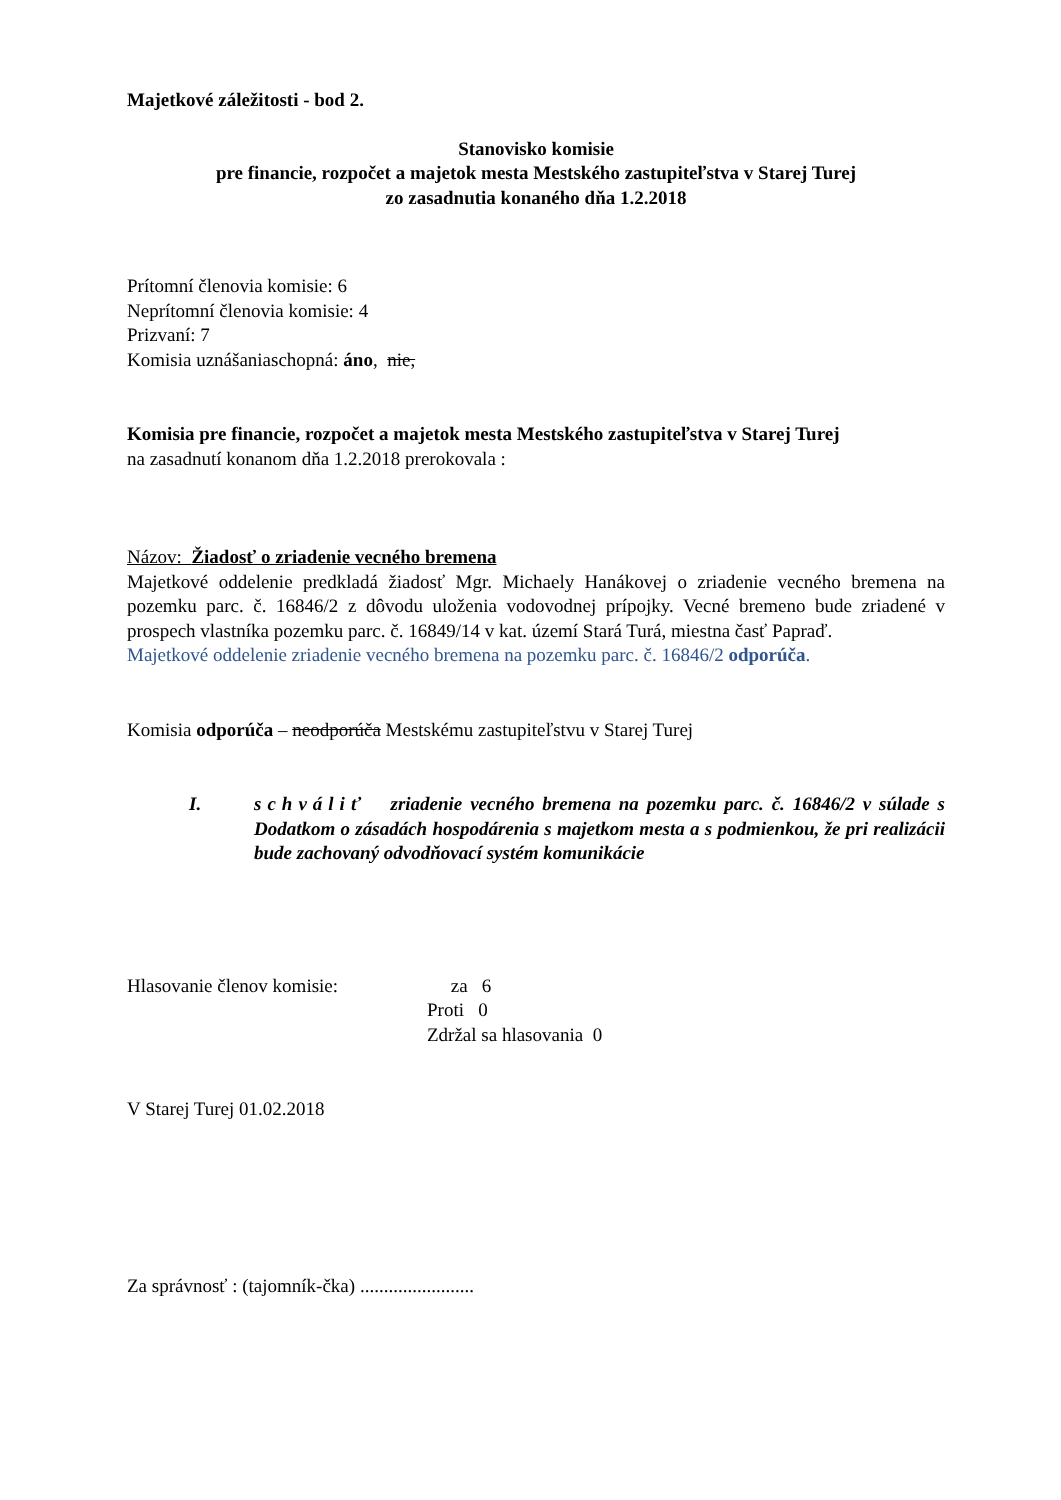Majetkové záležitosti - bod 2.
Stanovisko komisie
pre financie, rozpočet a majetok mesta Mestského zastupiteľstva v Starej Turej
zo zasadnutia konaného dňa 1.2.2018
Prítomní členovia komisie: 6
Neprítomní členovia komisie: 4
Prizvaní: 7
Komisia uznášaniaschopná: áno, nie,
Komisia pre financie, rozpočet a majetok mesta Mestského zastupiteľstva v Starej Turej
na zasadnutí konanom dňa 1.2.2018 prerokovala :
Názov: Žiadosť o zriadenie vecného bremena
Majetkové oddelenie predkladá žiadosť Mgr. Michaely Hanákovej o zriadenie vecného bremena na pozemku parc. č. 16846/2 z dôvodu uloženia vodovodnej prípojky. Vecné bremeno bude zriadené v prospech vlastníka pozemku parc. č. 16849/14 v kat. území Stará Turá, miestna časť Papraď.
Majetkové oddelenie zriadenie vecného bremena na pozemku parc. č. 16846/2 odporúča.
Komisia odporúča – neodporúča Mestskému zastupiteľstvu v Starej Turej
I. schváliť zriadenie vecného bremena na pozemku parc. č. 16846/2 v súlade s Dodatkom o zásadách hospodárenia s majetkom mesta a s podmienkou, že pri realizácii bude zachovaný odvodňovací systém komunikácie
Hlasovanie členov komisie: za 6
Proti 0
Zdržal sa hlasovania 0
V Starej Turej 01.02.2018
Za správnosť : (tajomník-čka) ........................